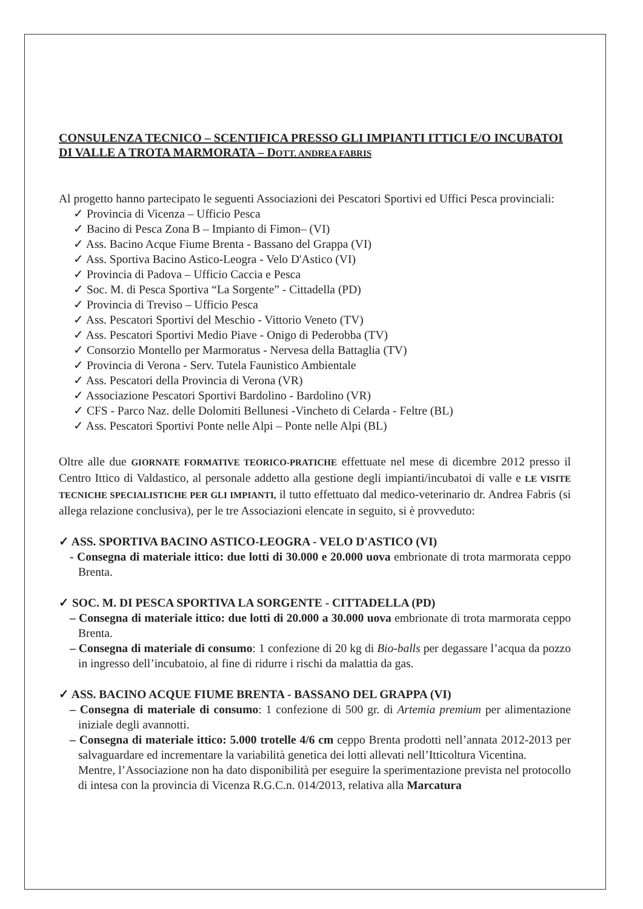CONSULENZA TECNICO – SCENTIFICA PRESSO GLI IMPIANTI ITTICI E/O INCUBATOI DI VALLE A TROTA MARMORATA – DOTT. ANDREA FABRIS
Al progetto hanno partecipato le seguenti Associazioni dei Pescatori Sportivi ed Uffici Pesca provinciali:
✓ Provincia di Vicenza – Ufficio Pesca
✓ Bacino di Pesca Zona B – Impianto di Fimon– (VI)
✓ Ass. Bacino Acque Fiume Brenta - Bassano del Grappa (VI)
✓ Ass. Sportiva Bacino Astico-Leogra - Velo D'Astico (VI)
✓ Provincia di Padova – Ufficio Caccia e Pesca
✓ Soc. M. di Pesca Sportiva “La Sorgente” - Cittadella (PD)
✓ Provincia di Treviso – Ufficio Pesca
✓ Ass. Pescatori Sportivi del Meschio - Vittorio Veneto (TV)
✓ Ass. Pescatori Sportivi Medio Piave - Onigo di Pederobba (TV)
✓ Consorzio Montello per Marmoratus - Nervesa della Battaglia (TV)
✓ Provincia di Verona - Serv. Tutela Faunistico Ambientale
✓ Ass. Pescatori della Provincia di Verona (VR)
✓ Associazione Pescatori Sportivi Bardolino - Bardolino (VR)
✓ CFS - Parco Naz. delle Dolomiti Bellunesi -Vincheto di Celarda - Feltre (BL)
✓ Ass. Pescatori Sportivi Ponte nelle Alpi – Ponte nelle Alpi (BL)
Oltre alle due GIORNATE FORMATIVE TEORICO-PRATICHE effettuate nel mese di dicembre 2012 presso il Centro Ittico di Valdastico, al personale addetto alla gestione degli impianti/incubatoi di valle e LE VISITE TECNICHE SPECIALISTICHE PER GLI IMPIANTI, il tutto effettuato dal medico-veterinario dr. Andrea Fabris (si allega relazione conclusiva), per le tre Associazioni elencate in seguito, si è provveduto:
✓ ASS. SPORTIVA BACINO ASTICO-LEOGRA - VELO D'ASTICO (VI)
- Consegna di materiale ittico: due lotti di 30.000 e 20.000 uova embrionate di trota marmorata ceppo Brenta.
✓ SOC. M. DI PESCA SPORTIVA LA SORGENTE - CITTADELLA (PD)
– Consegna di materiale ittico: due lotti di 20.000 a 30.000 uova embrionate di trota marmorata ceppo Brenta.
– Consegna di materiale di consumo: 1 confezione di 20 kg di Bio-balls per degassare l’acqua da pozzo in ingresso dell’incubatoio, al fine di ridurre i rischi da malattia da gas.
✓ ASS. BACINO ACQUE FIUME BRENTA - BASSANO DEL GRAPPA (VI)
– Consegna di materiale di consumo: 1 confezione di 500 gr. di Artemia premium per alimentazione iniziale degli avannotti.
– Consegna di materiale ittico: 5.000 trotelle 4/6 cm ceppo Brenta prodotti nell’annata 2012-2013 per salvaguardare ed incrementare la variabilità genetica dei lotti allevati nell’Itticoltura Vicentina.
Mentre, l’Associazione non ha dato disponibilità per eseguire la sperimentazione prevista nel protocollo di intesa con la provincia di Vicenza R.G.C.n. 014/2013, relativa alla Marcatura